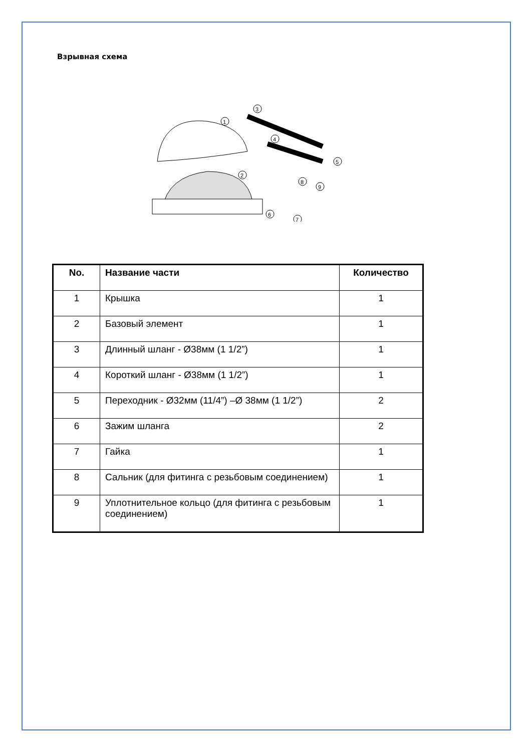Взрывная схема
3
1
4
5
2
8
9
6
7
| No. | Название части | Количество |
| --- | --- | --- |
| 1 | Крышка | 1 |
| 2 | Базовый элемент | 1 |
| 3 | Длинный шланг - Ø38мм (1 1/2”) | 1 |
| 4 | Короткий шланг - Ø38мм (1 1/2”) | 1 |
| 5 | Переходник - Ø32мм (11/4”) –Ø 38мм (1 1/2”) | 2 |
| 6 | Зажим шланга | 2 |
| 7 | Гайка | 1 |
| 8 | Сальник (для фитинга с резьбовым соединением) | 1 |
| 9 | Уплотнительное кольцо (для фитинга с резьбовым соединением) | 1 |